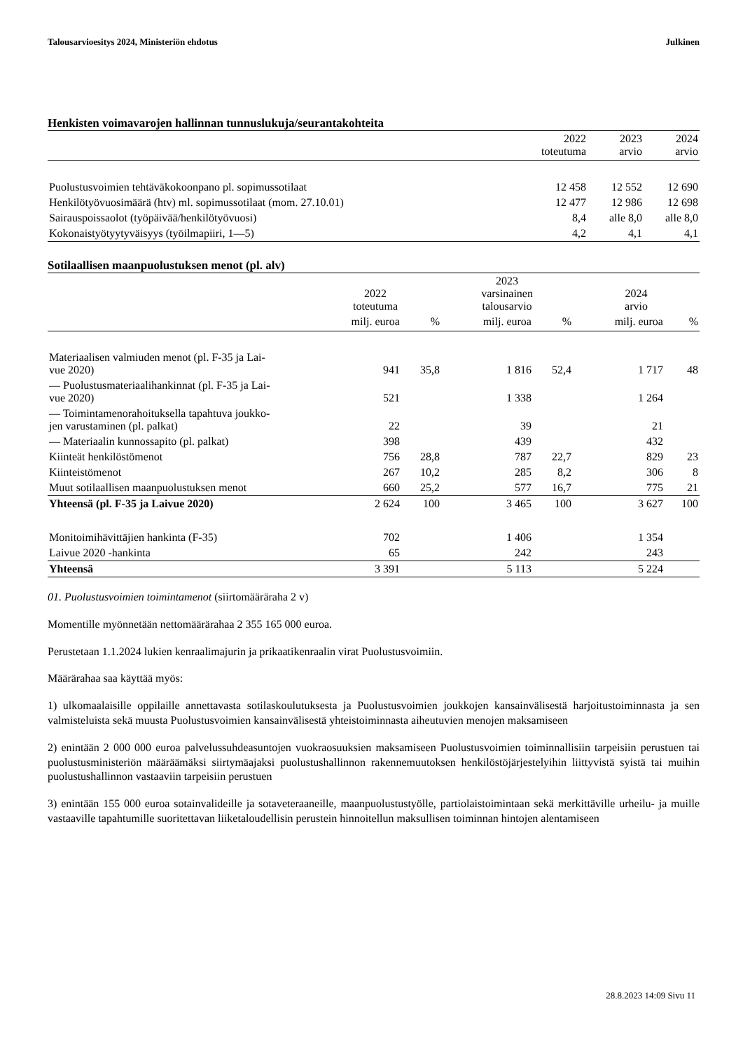Talousarvioesitys 2024, Ministeriön ehdotus Julkinen
Henkisten voimavarojen hallinnan tunnuslukuja/seurantakohteita
| | 2022 toteutuma | 2023 arvio | 2024 arvio |
| --- | --- | --- | --- |
| Puolustusvoimien tehtäväkokoonpano pl. sopimussotilaat | 12 458 | 12 552 | 12 690 |
| Henkilötyövuosimäärä (htv) ml. sopimussotilaat (mom. 27.10.01) | 12 477 | 12 986 | 12 698 |
| Sairauspoissaolot (työpäivää/henkilötyövuosi) | 8,4 | alle 8,0 | alle 8,0 |
| Kokonaistyötyytyväisyys (työilmapiiri, 1—5) | 4,2 | 4,1 | 4,1 |
Sotilaallisen maanpuolustuksen menot (pl. alv)
| | 2022 toteutuma | | 2023 varsinainen talousarvio | | 2024 arvio | |
| --- | --- | --- | --- | --- | --- | --- |
| | milj. euroa | % | milj. euroa | % | milj. euroa | % |
| Materiaalisen valmiuden menot (pl. F-35 ja Lai- vue 2020) | 941 | 35,8 | 1 816 | 52,4 | 1 717 | 48 |
| — Puolustusmateriaalihankinnat (pl. F-35 ja Lai- vue 2020) | 521 | | 1 338 | | 1 264 | |
| — Toimintamenorahoituksella tapahtuva joukko- jen varustaminen (pl. palkat) | 22 | | 39 | | 21 | |
| — Materiaalin kunnossapito (pl. palkat) | 398 | | 439 | | 432 | |
| Kiinteät henkilöstömenot | 756 | 28,8 | 787 | 22,7 | 829 | 23 |
| Kiinteistömenot | 267 | 10,2 | 285 | 8,2 | 306 | 8 |
| Muut sotilaallisen maanpuolustuksen menot | 660 | 25,2 | 577 | 16,7 | 775 | 21 |
| Yhteensä (pl. F-35 ja Laivue 2020) | 2 624 | 100 | 3 465 | 100 | 3 627 | 100 |
| Monitoimihävittäjien hankinta (F-35) | 702 | | 1 406 | | 1 354 | |
| Laivue 2020 -hankinta | 65 | | 242 | | 243 | |
| Yhteensä | 3 391 | | 5 113 | | 5 224 | |
01. Puolustusvoimien toimintamenot (siirtomääräraha 2 v)
Momentille myönnetään nettomäärärahaa 2 355 165 000 euroa.
Perustetaan 1.1.2024 lukien kenraalimajurin ja prikaatikenraalin virat Puolustusvoimiin.
Määrärahaa saa käyttää myös:
1) ulkomaalaisille oppilaille annettavasta sotilaskoulutuksesta ja Puolustusvoimien joukkojen kansainvälisestä harjoitustoiminnasta ja sen valmisteluista sekä muusta Puolustusvoimien kansainvälisestä yhteistoiminnasta aiheutuvien menojen maksamiseen
2) enintään 2 000 000 euroa palvelussuhdeasuntojen vuokraosuuksien maksamiseen Puolustusvoimien toiminnallisiin tarpeisiin perustuen tai puolustusministeriön määräämäksi siirtymäajaksi puolustushallinnon rakennemuutoksen henkilöstöjärjestelyihin liittyvistä syistä tai muihin puolustushallinnon vastaaviin tarpeisiin perustuen
3) enintään 155 000 euroa sotainvalideille ja sotaveteraaneille, maanpuolustustyölle, partiolaistoimintaan sekä merkittäville urheilu- ja muille vastaaville tapahtumille suoritettavan liiketaloudellisin perustein hinnoitellun maksullisen toiminnan hintojen alentamiseen
28.8.2023 14:09 Sivu 11